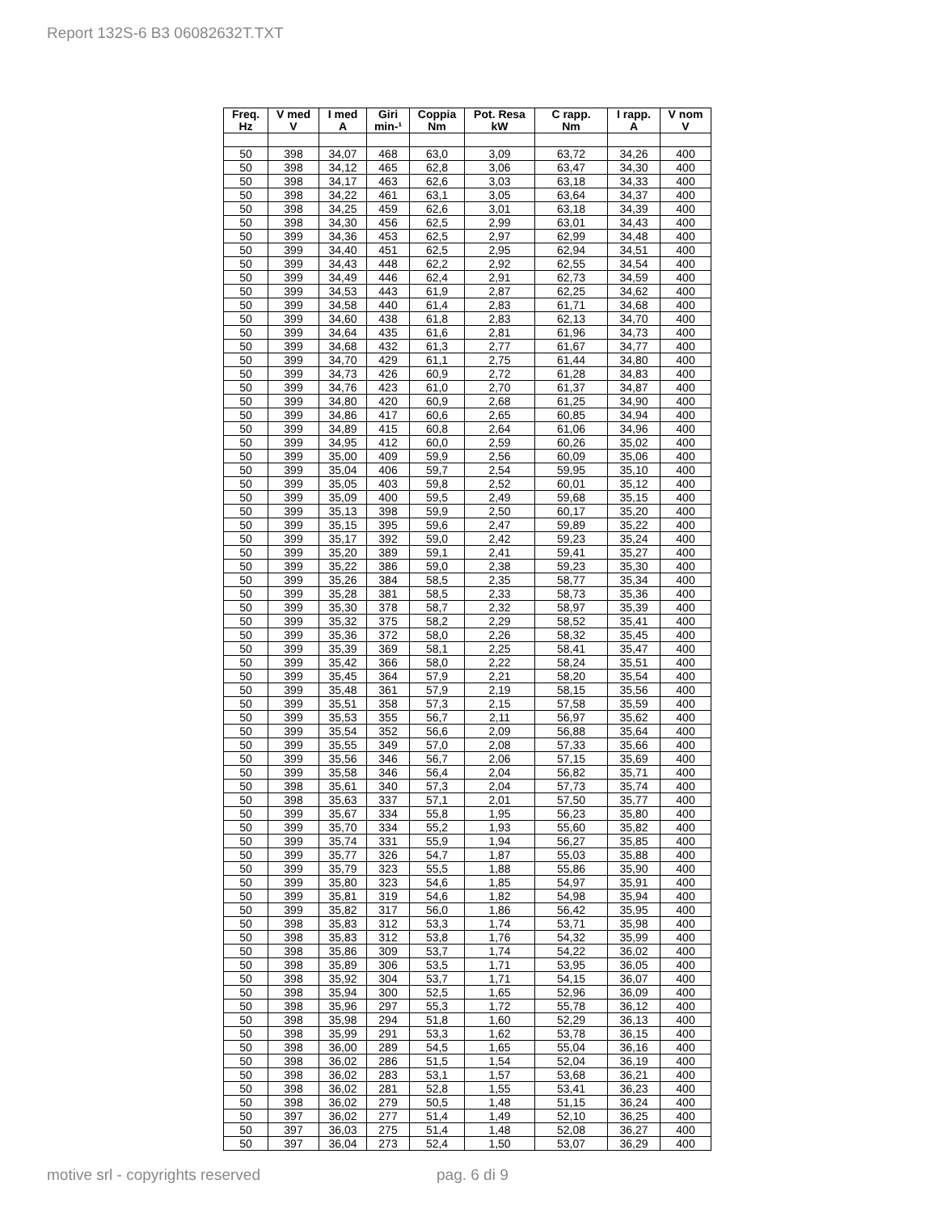Report 132S-6 B3 06082632T.TXT
| Freq. Hz | V med V | I med A | Giri min-¹ | Coppia Nm | Pot. Resa kW | C rapp. Nm | I rapp. A | V nom V |
| --- | --- | --- | --- | --- | --- | --- | --- | --- |
| 50 | 398 | 34,07 | 468 | 63,0 | 3,09 | 63,72 | 34,26 | 400 |
| 50 | 398 | 34,12 | 465 | 62,8 | 3,06 | 63,47 | 34,30 | 400 |
| 50 | 398 | 34,17 | 463 | 62,6 | 3,03 | 63,18 | 34,33 | 400 |
| 50 | 398 | 34,22 | 461 | 63,1 | 3,05 | 63,64 | 34,37 | 400 |
| 50 | 398 | 34,25 | 459 | 62,6 | 3,01 | 63,18 | 34,39 | 400 |
| 50 | 398 | 34,30 | 456 | 62,5 | 2,99 | 63,01 | 34,43 | 400 |
| 50 | 399 | 34,36 | 453 | 62,5 | 2,97 | 62,99 | 34,48 | 400 |
| 50 | 399 | 34,40 | 451 | 62,5 | 2,95 | 62,94 | 34,51 | 400 |
| 50 | 399 | 34,43 | 448 | 62,2 | 2,92 | 62,55 | 34,54 | 400 |
| 50 | 399 | 34,49 | 446 | 62,4 | 2,91 | 62,73 | 34,59 | 400 |
| 50 | 399 | 34,53 | 443 | 61,9 | 2,87 | 62,25 | 34,62 | 400 |
| 50 | 399 | 34,58 | 440 | 61,4 | 2,83 | 61,71 | 34,68 | 400 |
| 50 | 399 | 34,60 | 438 | 61,8 | 2,83 | 62,13 | 34,70 | 400 |
| 50 | 399 | 34,64 | 435 | 61,6 | 2,81 | 61,96 | 34,73 | 400 |
| 50 | 399 | 34,68 | 432 | 61,3 | 2,77 | 61,67 | 34,77 | 400 |
| 50 | 399 | 34,70 | 429 | 61,1 | 2,75 | 61,44 | 34,80 | 400 |
| 50 | 399 | 34,73 | 426 | 60,9 | 2,72 | 61,28 | 34,83 | 400 |
| 50 | 399 | 34,76 | 423 | 61,0 | 2,70 | 61,37 | 34,87 | 400 |
| 50 | 399 | 34,80 | 420 | 60,9 | 2,68 | 61,25 | 34,90 | 400 |
| 50 | 399 | 34,86 | 417 | 60,6 | 2,65 | 60,85 | 34,94 | 400 |
| 50 | 399 | 34,89 | 415 | 60,8 | 2,64 | 61,06 | 34,96 | 400 |
| 50 | 399 | 34,95 | 412 | 60,0 | 2,59 | 60,26 | 35,02 | 400 |
| 50 | 399 | 35,00 | 409 | 59,9 | 2,56 | 60,09 | 35,06 | 400 |
| 50 | 399 | 35,04 | 406 | 59,7 | 2,54 | 59,95 | 35,10 | 400 |
| 50 | 399 | 35,05 | 403 | 59,8 | 2,52 | 60,01 | 35,12 | 400 |
| 50 | 399 | 35,09 | 400 | 59,5 | 2,49 | 59,68 | 35,15 | 400 |
| 50 | 399 | 35,13 | 398 | 59,9 | 2,50 | 60,17 | 35,20 | 400 |
| 50 | 399 | 35,15 | 395 | 59,6 | 2,47 | 59,89 | 35,22 | 400 |
| 50 | 399 | 35,17 | 392 | 59,0 | 2,42 | 59,23 | 35,24 | 400 |
| 50 | 399 | 35,20 | 389 | 59,1 | 2,41 | 59,41 | 35,27 | 400 |
| 50 | 399 | 35,22 | 386 | 59,0 | 2,38 | 59,23 | 35,30 | 400 |
| 50 | 399 | 35,26 | 384 | 58,5 | 2,35 | 58,77 | 35,34 | 400 |
| 50 | 399 | 35,28 | 381 | 58,5 | 2,33 | 58,73 | 35,36 | 400 |
| 50 | 399 | 35,30 | 378 | 58,7 | 2,32 | 58,97 | 35,39 | 400 |
| 50 | 399 | 35,32 | 375 | 58,2 | 2,29 | 58,52 | 35,41 | 400 |
| 50 | 399 | 35,36 | 372 | 58,0 | 2,26 | 58,32 | 35,45 | 400 |
| 50 | 399 | 35,39 | 369 | 58,1 | 2,25 | 58,41 | 35,47 | 400 |
| 50 | 399 | 35,42 | 366 | 58,0 | 2,22 | 58,24 | 35,51 | 400 |
| 50 | 399 | 35,45 | 364 | 57,9 | 2,21 | 58,20 | 35,54 | 400 |
| 50 | 399 | 35,48 | 361 | 57,9 | 2,19 | 58,15 | 35,56 | 400 |
| 50 | 399 | 35,51 | 358 | 57,3 | 2,15 | 57,58 | 35,59 | 400 |
| 50 | 399 | 35,53 | 355 | 56,7 | 2,11 | 56,97 | 35,62 | 400 |
| 50 | 399 | 35,54 | 352 | 56,6 | 2,09 | 56,88 | 35,64 | 400 |
| 50 | 399 | 35,55 | 349 | 57,0 | 2,08 | 57,33 | 35,66 | 400 |
| 50 | 399 | 35,56 | 346 | 56,7 | 2,06 | 57,15 | 35,69 | 400 |
| 50 | 399 | 35,58 | 346 | 56,4 | 2,04 | 56,82 | 35,71 | 400 |
| 50 | 398 | 35,61 | 340 | 57,3 | 2,04 | 57,73 | 35,74 | 400 |
| 50 | 398 | 35,63 | 337 | 57,1 | 2,01 | 57,50 | 35,77 | 400 |
| 50 | 399 | 35,67 | 334 | 55,8 | 1,95 | 56,23 | 35,80 | 400 |
| 50 | 399 | 35,70 | 334 | 55,2 | 1,93 | 55,60 | 35,82 | 400 |
| 50 | 399 | 35,74 | 331 | 55,9 | 1,94 | 56,27 | 35,85 | 400 |
| 50 | 399 | 35,77 | 326 | 54,7 | 1,87 | 55,03 | 35,88 | 400 |
| 50 | 399 | 35,79 | 323 | 55,5 | 1,88 | 55,86 | 35,90 | 400 |
| 50 | 399 | 35,80 | 323 | 54,6 | 1,85 | 54,97 | 35,91 | 400 |
| 50 | 399 | 35,81 | 319 | 54,6 | 1,82 | 54,98 | 35,94 | 400 |
| 50 | 399 | 35,82 | 317 | 56,0 | 1,86 | 56,42 | 35,95 | 400 |
| 50 | 398 | 35,83 | 312 | 53,3 | 1,74 | 53,71 | 35,98 | 400 |
| 50 | 398 | 35,83 | 312 | 53,8 | 1,76 | 54,32 | 35,99 | 400 |
| 50 | 398 | 35,86 | 309 | 53,7 | 1,74 | 54,22 | 36,02 | 400 |
| 50 | 398 | 35,89 | 306 | 53,5 | 1,71 | 53,95 | 36,05 | 400 |
| 50 | 398 | 35,92 | 304 | 53,7 | 1,71 | 54,15 | 36,07 | 400 |
| 50 | 398 | 35,94 | 300 | 52,5 | 1,65 | 52,96 | 36,09 | 400 |
| 50 | 398 | 35,96 | 297 | 55,3 | 1,72 | 55,78 | 36,12 | 400 |
| 50 | 398 | 35,98 | 294 | 51,8 | 1,60 | 52,29 | 36,13 | 400 |
| 50 | 398 | 35,99 | 291 | 53,3 | 1,62 | 53,78 | 36,15 | 400 |
| 50 | 398 | 36,00 | 289 | 54,5 | 1,65 | 55,04 | 36,16 | 400 |
| 50 | 398 | 36,02 | 286 | 51,5 | 1,54 | 52,04 | 36,19 | 400 |
| 50 | 398 | 36,02 | 283 | 53,1 | 1,57 | 53,68 | 36,21 | 400 |
| 50 | 398 | 36,02 | 281 | 52,8 | 1,55 | 53,41 | 36,23 | 400 |
| 50 | 398 | 36,02 | 279 | 50,5 | 1,48 | 51,15 | 36,24 | 400 |
| 50 | 397 | 36,02 | 277 | 51,4 | 1,49 | 52,10 | 36,25 | 400 |
| 50 | 397 | 36,03 | 275 | 51,4 | 1,48 | 52,08 | 36,27 | 400 |
| 50 | 397 | 36,04 | 273 | 52,4 | 1,50 | 53,07 | 36,29 | 400 |
motive srl - copyrights reserved
pag. 6 di 9